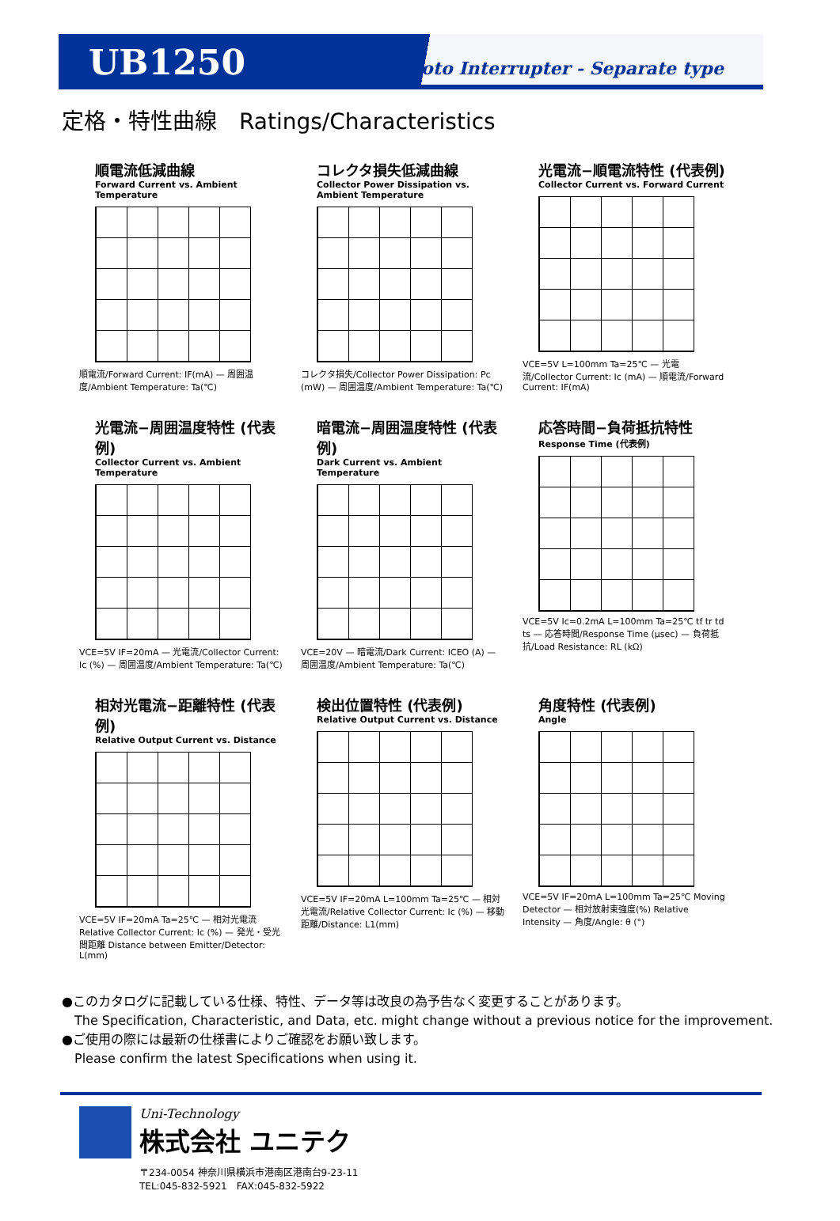UB1250
Photo Interrupter - Separate type
定格・特性曲線　Ratings/Characteristics
順電流低減曲線
Forward Current vs. Ambient Temperature
順電流/Forward Current: IF(mA) — 周囲温度/Ambient Temperature: Ta(℃)
コレクタ損失低減曲線
Collector Power Dissipation vs. Ambient Temperature
コレクタ損失/Collector Power Dissipation: Pc (mW) — 周囲温度/Ambient Temperature: Ta(℃)
光電流−順電流特性 (代表例)
Collector Current vs. Forward Current
VCE=5V L=100mm Ta=25℃ — 光電流/Collector Current: Ic (mA) — 順電流/Forward Current: IF(mA)
光電流−周囲温度特性 (代表例)
Collector Current vs. Ambient Temperature
VCE=5V IF=20mA — 光電流/Collector Current: Ic (%) — 周囲温度/Ambient Temperature: Ta(℃)
暗電流−周囲温度特性 (代表例)
Dark Current vs. Ambient Temperature
VCE=20V — 暗電流/Dark Current: ICEO (A) — 周囲温度/Ambient Temperature: Ta(℃)
応答時間−負荷抵抗特性
Response Time (代表例)
VCE=5V Ic=0.2mA L=100mm Ta=25℃ tf tr td ts — 応答時間/Response Time (μsec) — 負荷抵抗/Load Resistance: RL (kΩ)
相対光電流−距離特性 (代表例)
Relative Output Current vs. Distance
VCE=5V IF=20mA Ta=25℃ — 相対光電流 Relative Collector Current: Ic (%) — 発光・受光間距離 Distance between Emitter/Detector: L(mm)
検出位置特性 (代表例)
Relative Output Current vs. Distance
VCE=5V IF=20mA L=100mm Ta=25℃ — 相対光電流/Relative Collector Current: Ic (%) — 移動距離/Distance: L1(mm)
角度特性 (代表例)
Angle
VCE=5V IF=20mA L=100mm Ta=25℃ Moving Detector — 相対放射束強度(%) Relative Intensity — 角度/Angle: θ (°)
●このカタログに記載している仕様、特性、データ等は改良の為予告なく変更することがあります。
The Specification, Characteristic, and Data, etc. might change without a previous notice for the improvement.
●ご使用の際には最新の仕様書によりご確認をお願い致します。
Please confirm the latest Specifications when using it.
Uni-Technology
株式会社 ユニテク
〒234-0054 神奈川県横浜市港南区港南台9-23-11
TEL:045-832-5921　FAX:045-832-5922